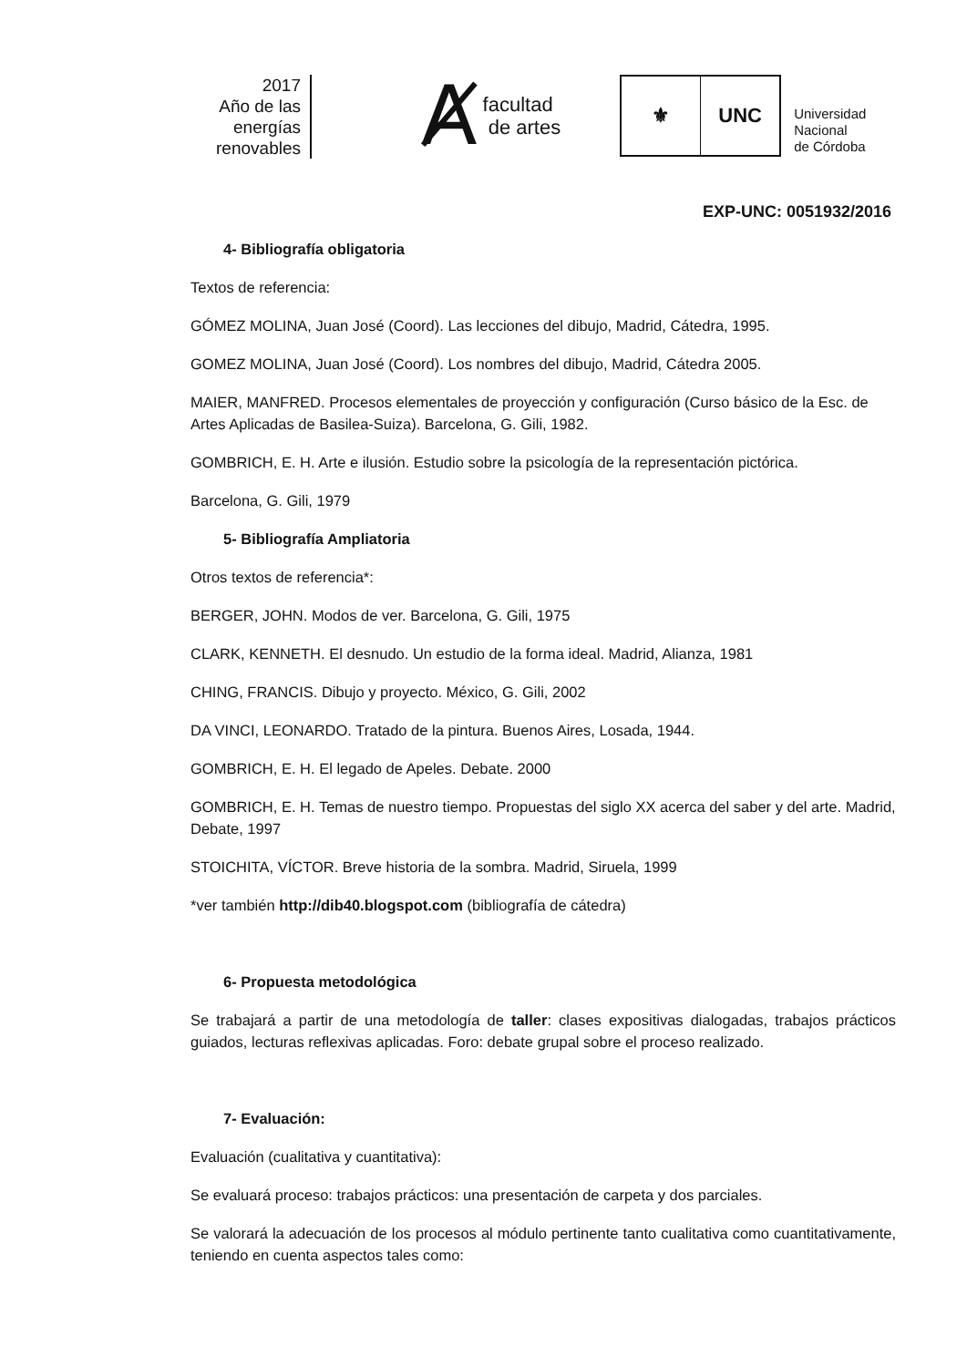2017
Año de las
energías
renovables
Ⱥfacultad
de artes
⚜ UNC
Universidad
Nacional
de Córdoba
EXP-UNC: 0051932/2016
4- Bibliografía obligatoria
Textos de referencia:
GÓMEZ MOLINA, Juan José (Coord). Las lecciones del dibujo, Madrid, Cátedra, 1995.
GOMEZ MOLINA, Juan José (Coord). Los nombres del dibujo, Madrid, Cátedra 2005.
MAIER, MANFRED. Procesos elementales de proyección y configuración (Curso básico de la Esc. de Artes Aplicadas de Basilea-Suiza). Barcelona, G. Gili, 1982.
GOMBRICH, E. H. Arte e ilusión. Estudio sobre la psicología de la representación pictórica.
Barcelona, G. Gili, 1979
5- Bibliografía Ampliatoria
Otros textos de referencia*:
BERGER, JOHN. Modos de ver. Barcelona, G. Gili, 1975
CLARK, KENNETH. El desnudo. Un estudio de la forma ideal. Madrid, Alianza, 1981
CHING, FRANCIS. Dibujo y proyecto. México, G. Gili, 2002
DA VINCI, LEONARDO. Tratado de la pintura. Buenos Aires, Losada, 1944.
GOMBRICH, E. H. El legado de Apeles. Debate. 2000
GOMBRICH, E. H. Temas de nuestro tiempo. Propuestas del siglo XX acerca del saber y del arte. Madrid, Debate, 1997
STOICHITA, VÍCTOR. Breve historia de la sombra. Madrid, Siruela, 1999
*ver también http://dib40.blogspot.com (bibliografía de cátedra)
6- Propuesta metodológica
Se trabajará a partir de una metodología de taller: clases expositivas dialogadas, trabajos prácticos guiados, lecturas reflexivas aplicadas. Foro: debate grupal sobre el proceso realizado.
7- Evaluación:
Evaluación (cualitativa y cuantitativa):
Se evaluará proceso: trabajos prácticos: una presentación de carpeta y dos parciales.
Se valorará la adecuación de los procesos al módulo pertinente tanto cualitativa como cuantitativamente, teniendo en cuenta aspectos tales como: